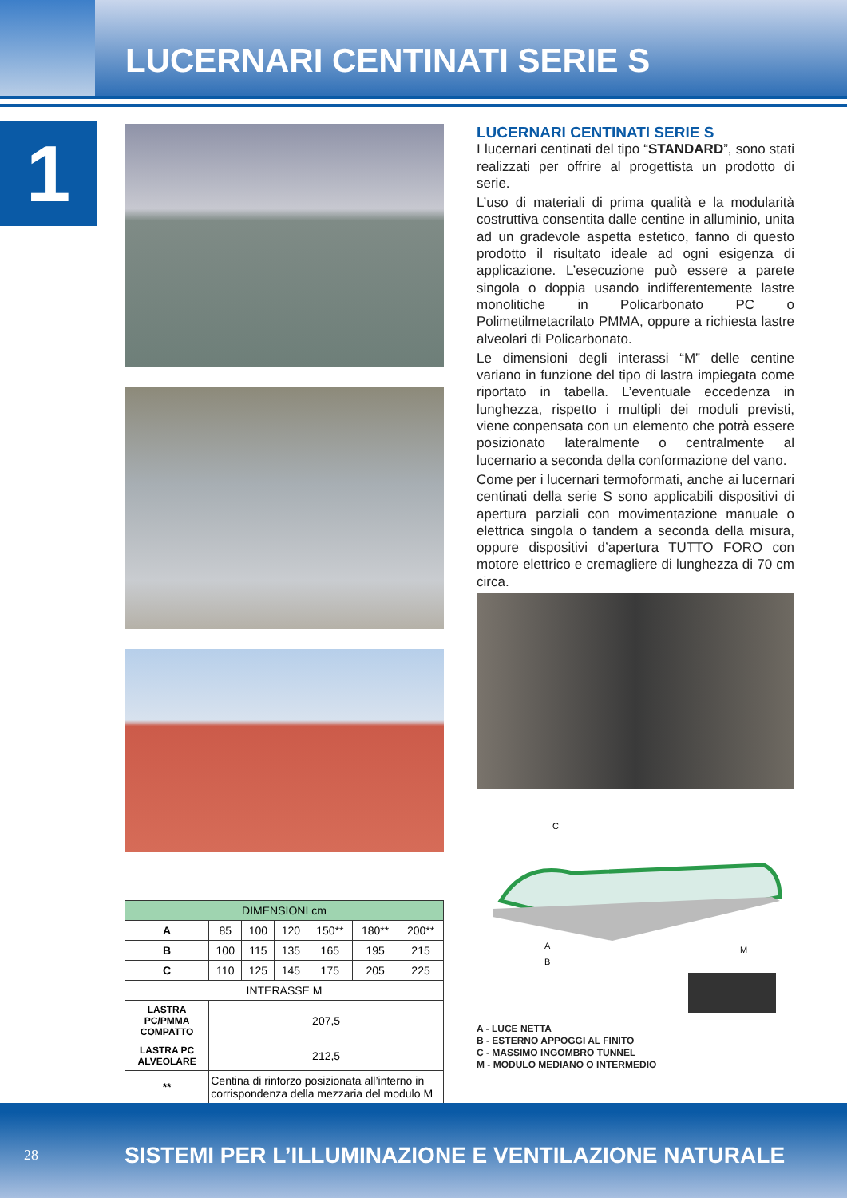LUCERNARI CENTINATI SERIE S
1
| DIMENSIONI cm | | | | | | |
| --- | --- | --- | --- | --- | --- | --- |
| A | 85 | 100 | 120 | 150** | 180** | 200** |
| B | 100 | 115 | 135 | 165 | 195 | 215 |
| C | 110 | 125 | 145 | 175 | 205 | 225 |
| INTERASSE M | | | | | | |
| LASTRA PC/PMMA COMPATTO | 207,5 | | | | | |
| LASTRA PC ALVEOLARE | 212,5 | | | | | |
| ** | Centina di rinforzo posizionata all’interno in corrispondenza della mezzaria del modulo M | | | | | |
LUCERNARI CENTINATI SERIE S
I lucernari centinati del tipo “STANDARD”, sono stati realizzati per offrire al progettista un prodotto di serie.
L’uso di materiali di prima qualità e la modularità costruttiva consentita dalle centine in alluminio, unita ad un gradevole aspetta estetico, fanno di questo prodotto il risultato ideale ad ogni esigenza di applicazione. L’esecuzione può essere a parete singola o doppia usando indifferentemente lastre monolitiche in Policarbonato PC o Polimetilmetacrilato PMMA, oppure a richiesta lastre alveolari di Policarbonato.
Le dimensioni degli interassi “M” delle centine variano in funzione del tipo di lastra impiegata come riportato in tabella. L’eventuale eccedenza in lunghezza, rispetto i multipli dei moduli previsti, viene conpensata con un elemento che potrà essere posizionato lateralmente o centralmente al lucernario a seconda della conformazione del vano.
Come per i lucernari termoformati, anche ai lucernari centinati della serie S sono applicabili dispositivi di apertura parziali con movimentazione manuale o elettrica singola o tandem a seconda della misura, oppure dispositivi d’apertura TUTTO FORO con motore elettrico e cremagliere di lunghezza di 70 cm circa.
C
A
B
M
A - LUCE NETTA
B - ESTERNO APPOGGI AL FINITO
C - MASSIMO INGOMBRO TUNNEL
M - MODULO MEDIANO O INTERMEDIO
28
SISTEMI PER L’ILLUMINAZIONE E VENTILAZIONE NATURALE